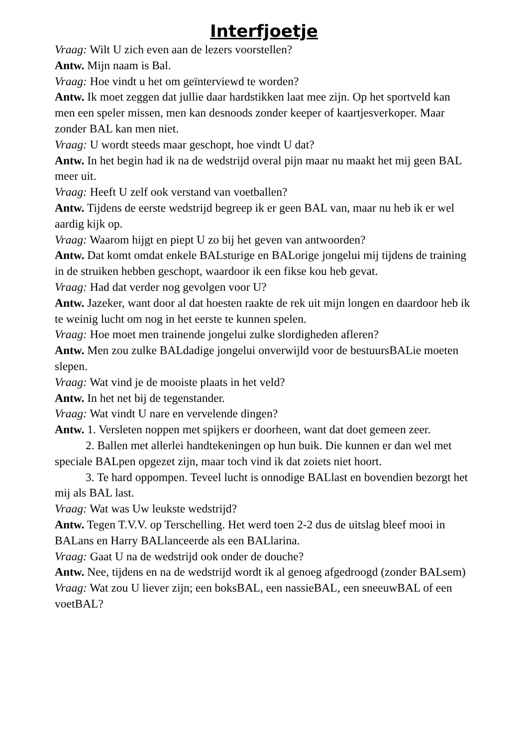Interfjoetje
Vraag: Wilt U zich even aan de lezers voorstellen?
Antw. Mijn naam is Bal.
Vraag: Hoe vindt u het om geïnterviewd te worden?
Antw. Ik moet zeggen dat jullie daar hardstikken laat mee zijn. Op het sportveld kan men een speler missen, men kan desnoods zonder keeper of kaartjesverkoper. Maar zonder BAL kan men niet.
Vraag: U wordt steeds maar geschopt, hoe vindt U dat?
Antw. In het begin had ik na de wedstrijd overal pijn maar nu maakt het mij geen BAL meer uit.
Vraag: Heeft U zelf ook verstand van voetballen?
Antw. Tijdens de eerste wedstrijd begreep ik er geen BAL van, maar nu heb ik er wel aardig kijk op.
Vraag: Waarom hijgt en piept U zo bij het geven van antwoorden?
Antw. Dat komt omdat enkele BALsturige en BALorige jongelui mij tijdens de training in de struiken hebben geschopt, waardoor ik een fikse kou heb gevat.
Vraag: Had dat verder nog gevolgen voor U?
Antw. Jazeker, want door al dat hoesten raakte de rek uit mijn longen en daardoor heb ik te weinig lucht om nog in het eerste te kunnen spelen.
Vraag: Hoe moet men trainende jongelui zulke slordigheden afleren?
Antw. Men zou zulke BALdadige jongelui onverwijld voor de bestuursBALie moeten slepen.
Vraag: Wat vind je de mooiste plaats in het veld?
Antw. In het net bij de tegenstander.
Vraag: Wat vindt U nare en vervelende dingen?
Antw. 1. Versleten noppen met spijkers er doorheen, want dat doet gemeen zeer.
2. Ballen met allerlei handtekeningen op hun buik. Die kunnen er dan wel met speciale BALpen opgezet zijn, maar toch vind ik dat zoiets niet hoort.
3. Te hard oppompen. Teveel lucht is onnodige BALlast en bovendien bezorgt het mij als BAL last.
Vraag: Wat was Uw leukste wedstrijd?
Antw. Tegen T.V.V. op Terschelling. Het werd toen 2-2 dus de uitslag bleef mooi in BALans en Harry BALlanceerde als een BALlarina.
Vraag: Gaat U na de wedstrijd ook onder de douche?
Antw. Nee, tijdens en na de wedstrijd wordt ik al genoeg afgedroogd (zonder BALsem)
Vraag: Wat zou U liever zijn; een boksBAL, een nassieBAL, een sneeuwBAL of een voetBAL?